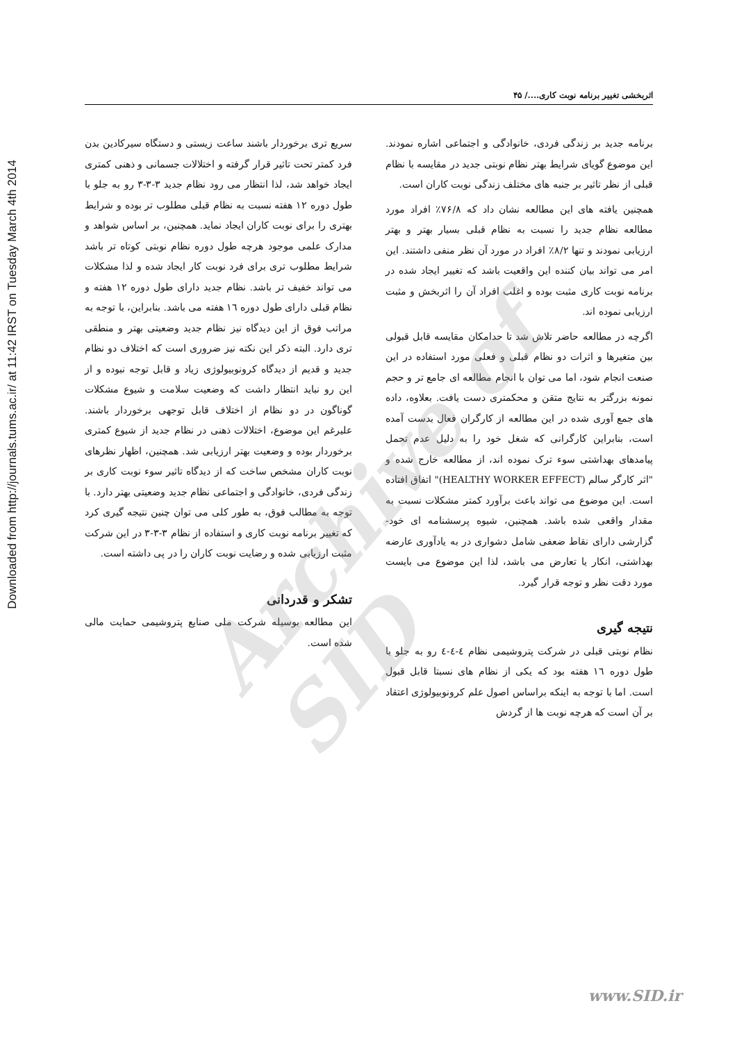Downloaded from http://journals.tums.ac.ir/ at 11:42 IRST on Tuesday March 4th 2014
اثربخشی تغییر برنامه نوبت کاری..../ ۴۵
برنامه جدید بر زندگی فردی، خانوادگی و اجتماعی اشاره نمودند. این موضوع گویای شرایط بهتر نظام نوبتی جدید در مقایسه با نظام قبلی از نظر تاثیر بر جنبه های مختلف زندگی نوبت کاران است.
همچنین یافته های این مطالعه نشان داد که ۷۶/۸٪ افراد مورد مطالعه نظام جدید را نسبت به نظام قبلی بسیار بهتر و بهتر ارزیابی نمودند و تنها ۸/۲٪ افراد در مورد آن نظر منفی داشتند. این امر می تواند بیان کننده این واقعیت باشد که تغییر ایجاد شده در برنامه نوبت کاری مثبت بوده و اغلب افراد آن را اثربخش و مثبت ارزیابی نموده اند.
اگرچه در مطالعه حاضر تلاش شد تا حدامکان مقایسه قابل قبولی بین متغیرها و اثرات دو نظام قبلی و فعلی مورد استفاده در این صنعت انجام شود، اما می توان با انجام مطالعه ای جامع تر و حجم نمونه بزرگتر به نتایج متقن و محکمتری دست یافت. بعلاوه، داده های جمع آوری شده در این مطالعه از کارگران فعال بدست آمده است، بنابراین کارگرانی که شغل خود را به دلیل عدم تحمل پیامدهای بهداشتی سوء ترک نموده اند، از مطالعه خارج شده و "اثر کارگر سالم (HEALTHY WORKER EFFECT)" اتفاق افتاده است. این موضوع می تواند باعث برآورد کمتر مشکلات نسبت به مقدار واقعی شده باشد. همچنین، شیوه پرسشنامه ای خود-گزارشی دارای نقاط ضعفی شامل دشواری در به یادآوری عارضه بهداشتی، انکار یا تعارض می باشد، لذا این موضوع می بایست مورد دقت نظر و توجه قرار گیرد.
نتیجه گیری
نظام نوبتی قبلی در شرکت پتروشیمی نظام ٤-٤-٤ رو به جلو با طول دوره ١٦ هفته بود که یکی از نظام های نسبتا قابل قبول است. اما با توجه به اینکه براساس اصول علم کرونوبیولوژی اعتقاد بر آن است که هرچه نوبت ها از گردش
سریع تری برخوردار باشند ساعت زیستی و دستگاه سیرکادین بدن فرد کمتر تحت تاثیر قرار گرفته و اختلالات جسمانی و ذهنی کمتری ایجاد خواهد شد، لذا انتظار می رود نظام جدید ۳-۳-۳ رو به جلو با طول دوره ۱۲ هفته نسبت به نظام قبلی مطلوب تر بوده و شرایط بهتری را برای نوبت کاران ایجاد نماید. همچنین، بر اساس شواهد و مدارک علمی موجود هرچه طول دوره نظام نوبتی کوتاه تر باشد شرایط مطلوب تری برای فرد نوبت کار ایجاد شده و لذا مشکلات می تواند خفیف تر باشد. نظام جدید دارای طول دوره ١٢ هفته و نظام قبلی دارای طول دوره ١٦ هفته می باشد. بنابراین، با توجه به مراتب فوق از این دیدگاه نیز نظام جدید وضعیتی بهتر و منطقی تری دارد. البته ذکر این نکته نیز ضروری است که اختلاف دو نظام جدید و قدیم از دیدگاه کرونوبیولوژی زیاد و قابل توجه نبوده و از این رو نباید انتظار داشت که وضعیت سلامت و شیوع مشکلات گوناگون در دو نظام از اختلاف قابل توجهی برخوردار باشند. علیرغم این موضوع، اختلالات ذهنی در نظام جدید از شیوع کمتری برخوردار بوده و وضعیت بهتر ارزیابی شد. همچنین، اظهار نظرهای نوبت کاران مشخص ساخت که از دیدگاه تاثیر سوء نوبت کاری بر زندگی فردی، خانوادگی و اجتماعی نظام جدید وضعیتی بهتر دارد. با توجه به مطالب فوق، به طور کلی می توان چنین نتیجه گیری کرد که تغییر برنامه نوبت کاری و استفاده از نظام ۳-۳-۳ در این شرکت مثبت ارزیابی شده و رضایت نوبت کاران را در پی داشته است.
تشکر و قدردانی
این مطالعه بوسیله شرکت ملی صنایع پتروشیمی حمایت مالی شده است.
Archive of SID
www.SID.ir